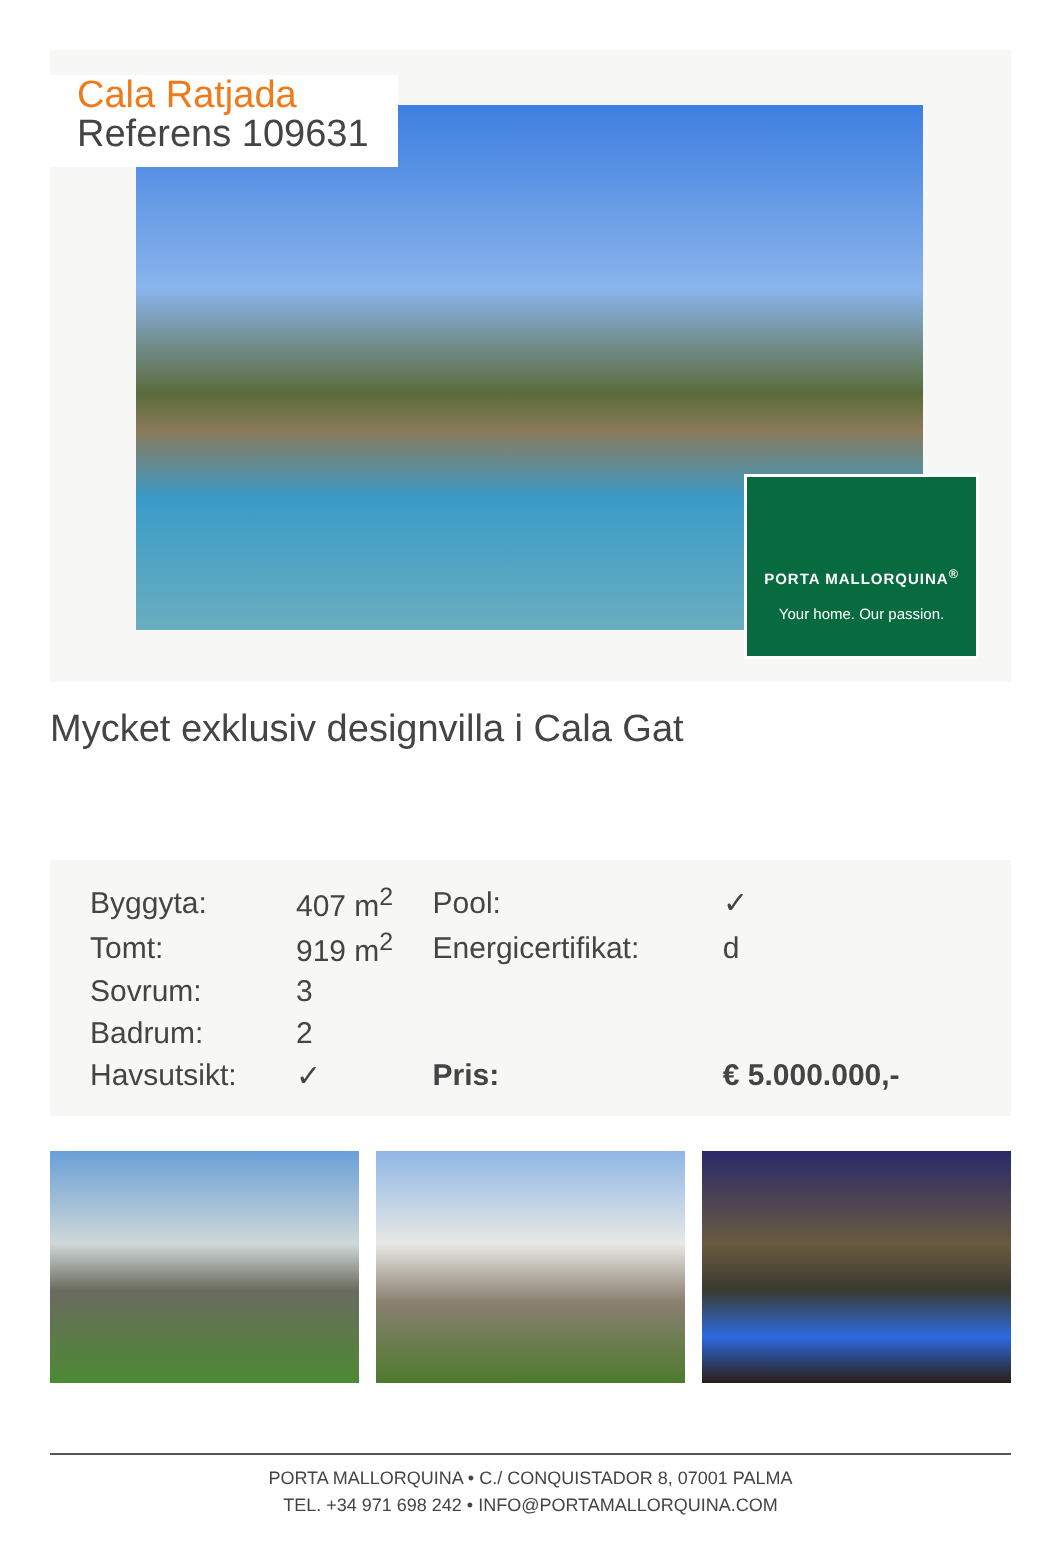Cala Ratjada
Referens 109631
PORTA MALLORQUINA<sup>®</sup>
Your home. Our passion.
Mycket exklusiv designvilla i Cala Gat
| Byggyta: | 407 m<sup>2</sup> | Pool: | ✓ |
| Tomt: | 919 m<sup>2</sup> | Energicertifikat: | d |
| Sovrum: | 3 | | |
| Badrum: | 2 | | |
| Havsutsikt: | ✓ | Pris: | € 5.000.000,- |
PORTA MALLORQUINA • C./ CONQUISTADOR 8, 07001 PALMA
TEL. +34 971 698 242 • INFO@PORTAMALLORQUINA.COM